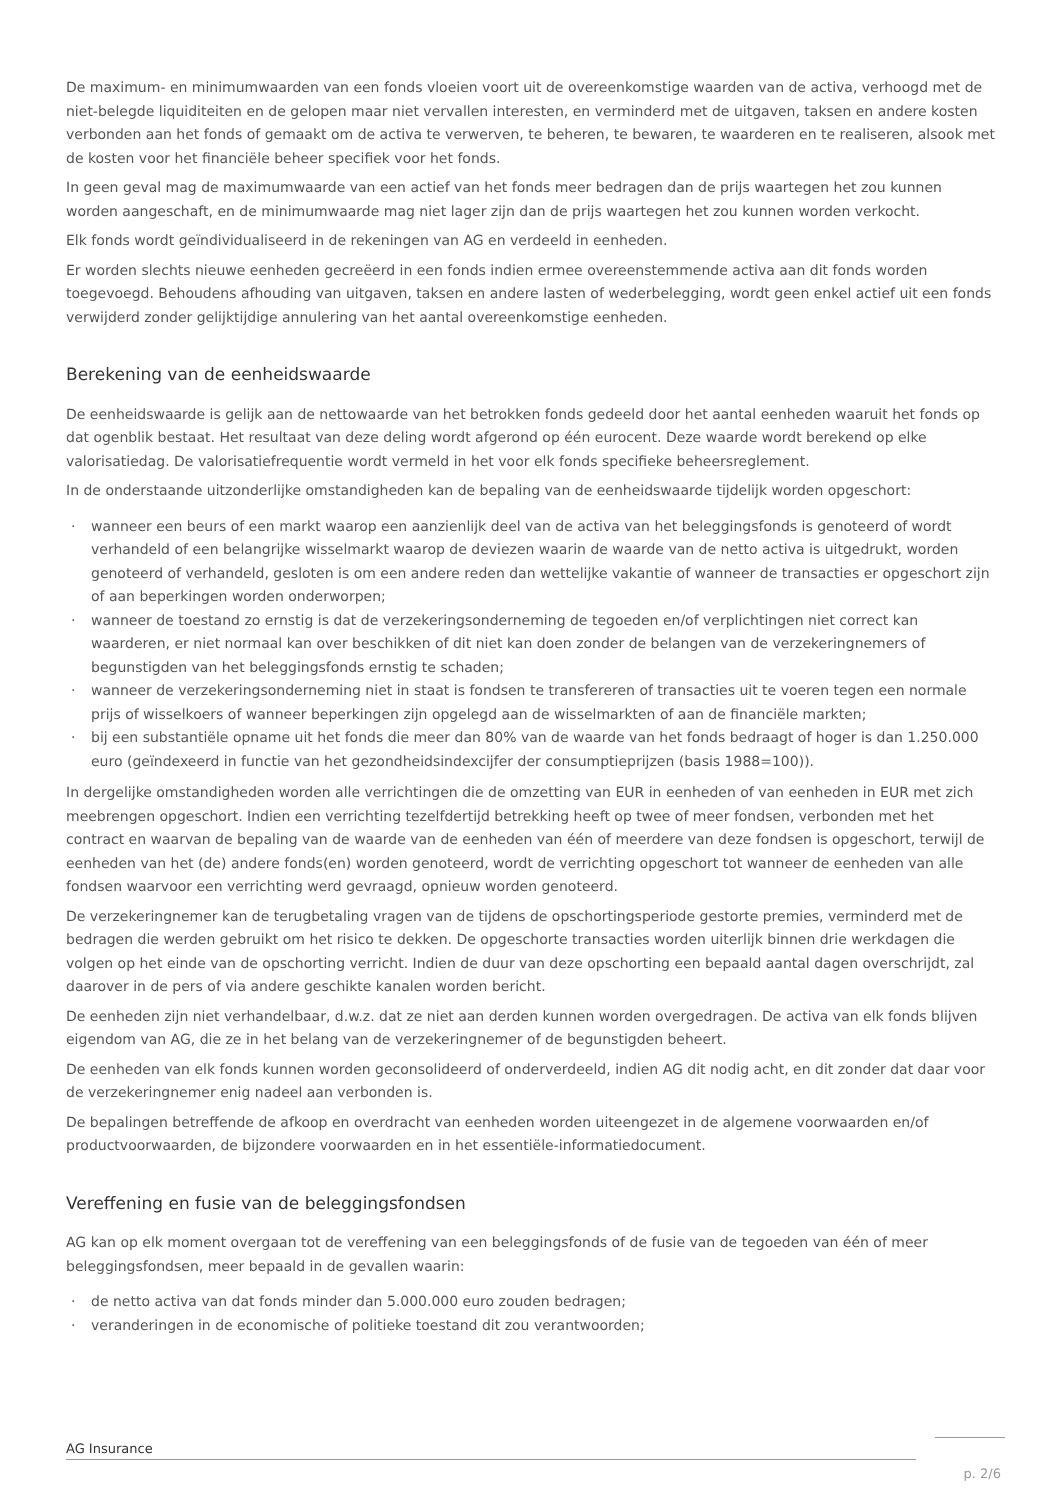De maximum- en minimumwaarden van een fonds vloeien voort uit de overeenkomstige waarden van de activa, verhoogd met de niet-belegde liquiditeiten en de gelopen maar niet vervallen interesten, en verminderd met de uitgaven, taksen en andere kosten verbonden aan het fonds of gemaakt om de activa te verwerven, te beheren, te bewaren, te waarderen en te realiseren, alsook met de kosten voor het financiële beheer specifiek voor het fonds.
In geen geval mag de maximumwaarde van een actief van het fonds meer bedragen dan de prijs waartegen het zou kunnen worden aangeschaft, en de minimumwaarde mag niet lager zijn dan de prijs waartegen het zou kunnen worden verkocht.
Elk fonds wordt geïndividualiseerd in de rekeningen van AG en verdeeld in eenheden.
Er worden slechts nieuwe eenheden gecreëerd in een fonds indien ermee overeenstemmende activa aan dit fonds worden toegevoegd. Behoudens afhouding van uitgaven, taksen en andere lasten of wederbelegging, wordt geen enkel actief uit een fonds verwijderd zonder gelijktijdige annulering van het aantal overeenkomstige eenheden.
Berekening van de eenheidswaarde
De eenheidswaarde is gelijk aan de nettowaarde van het betrokken fonds gedeeld door het aantal eenheden waaruit het fonds op dat ogenblik bestaat. Het resultaat van deze deling wordt afgerond op één eurocent. Deze waarde wordt berekend op elke valorisatiedag. De valorisatiefrequentie wordt vermeld in het voor elk fonds specifieke beheersreglement.
In de onderstaande uitzonderlijke omstandigheden kan de bepaling van de eenheidswaarde tijdelijk worden opgeschort:
· wanneer een beurs of een markt waarop een aanzienlijk deel van de activa van het beleggingsfonds is genoteerd of wordt verhandeld of een belangrijke wisselmarkt waarop de deviezen waarin de waarde van de netto activa is uitgedrukt, worden genoteerd of verhandeld, gesloten is om een andere reden dan wettelijke vakantie of wanneer de transacties er opgeschort zijn of aan beperkingen worden onderworpen;
· wanneer de toestand zo ernstig is dat de verzekeringsonderneming de tegoeden en/of verplichtingen niet correct kan waarderen, er niet normaal kan over beschikken of dit niet kan doen zonder de belangen van de verzekeringnemers of begunstigden van het beleggingsfonds ernstig te schaden;
· wanneer de verzekeringsonderneming niet in staat is fondsen te transfereren of transacties uit te voeren tegen een normale prijs of wisselkoers of wanneer beperkingen zijn opgelegd aan de wisselmarkten of aan de financiële markten;
· bij een substantiële opname uit het fonds die meer dan 80% van de waarde van het fonds bedraagt of hoger is dan 1.250.000 euro (geïndexeerd in functie van het gezondheidsindexcijfer der consumptieprijzen (basis 1988=100)).
In dergelijke omstandigheden worden alle verrichtingen die de omzetting van EUR in eenheden of van eenheden in EUR met zich meebrengen opgeschort. Indien een verrichting tezelfdertijd betrekking heeft op twee of meer fondsen, verbonden met het contract en waarvan de bepaling van de waarde van de eenheden van één of meerdere van deze fondsen is opgeschort, terwijl de eenheden van het (de) andere fonds(en) worden genoteerd, wordt de verrichting opgeschort tot wanneer de eenheden van alle fondsen waarvoor een verrichting werd gevraagd, opnieuw worden genoteerd.
De verzekeringnemer kan de terugbetaling vragen van de tijdens de opschortingsperiode gestorte premies, verminderd met de bedragen die werden gebruikt om het risico te dekken. De opgeschorte transacties worden uiterlijk binnen drie werkdagen die volgen op het einde van de opschorting verricht. Indien de duur van deze opschorting een bepaald aantal dagen overschrijdt, zal daarover in de pers of via andere geschikte kanalen worden bericht.
De eenheden zijn niet verhandelbaar, d.w.z. dat ze niet aan derden kunnen worden overgedragen. De activa van elk fonds blijven eigendom van AG, die ze in het belang van de verzekeringnemer of de begunstigden beheert.
De eenheden van elk fonds kunnen worden geconsolideerd of onderverdeeld, indien AG dit nodig acht, en dit zonder dat daar voor de verzekeringnemer enig nadeel aan verbonden is.
De bepalingen betreffende de afkoop en overdracht van eenheden worden uiteengezet in de algemene voorwaarden en/of productvoorwaarden, de bijzondere voorwaarden en in het essentiële-informatiedocument.
Vereffening en fusie van de beleggingsfondsen
AG kan op elk moment overgaan tot de vereffening van een beleggingsfonds of de fusie van de tegoeden van één of meer beleggingsfondsen, meer bepaald in de gevallen waarin:
· de netto activa van dat fonds minder dan 5.000.000 euro zouden bedragen;
· veranderingen in de economische of politieke toestand dit zou verantwoorden;
AG Insurance
p. 2/6